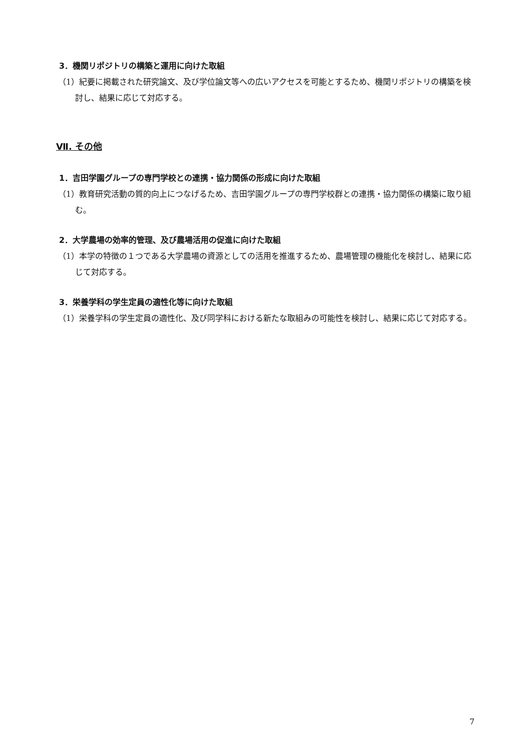3．機関リポジトリの構築と運用に向けた取組
（1）紀要に掲載された研究論文、及び学位論文等への広いアクセスを可能とするため、機関リポジトリの構築を検討し、結果に応じて対応する。
Ⅶ. その他
1．吉田学園グループの専門学校との連携・協力関係の形成に向けた取組
（1）教育研究活動の質的向上につなげるため、吉田学園グループの専門学校群との連携・協力関係の構築に取り組む。
2．大学農場の効率的管理、及び農場活用の促進に向けた取組
（1）本学の特徴の１つである大学農場の資源としての活用を推進するため、農場管理の機能化を検討し、結果に応じて対応する。
3．栄養学科の学生定員の適性化等に向けた取組
（1）栄養学科の学生定員の適性化、及び同学科における新たな取組みの可能性を検討し、結果に応じて対応する。
7